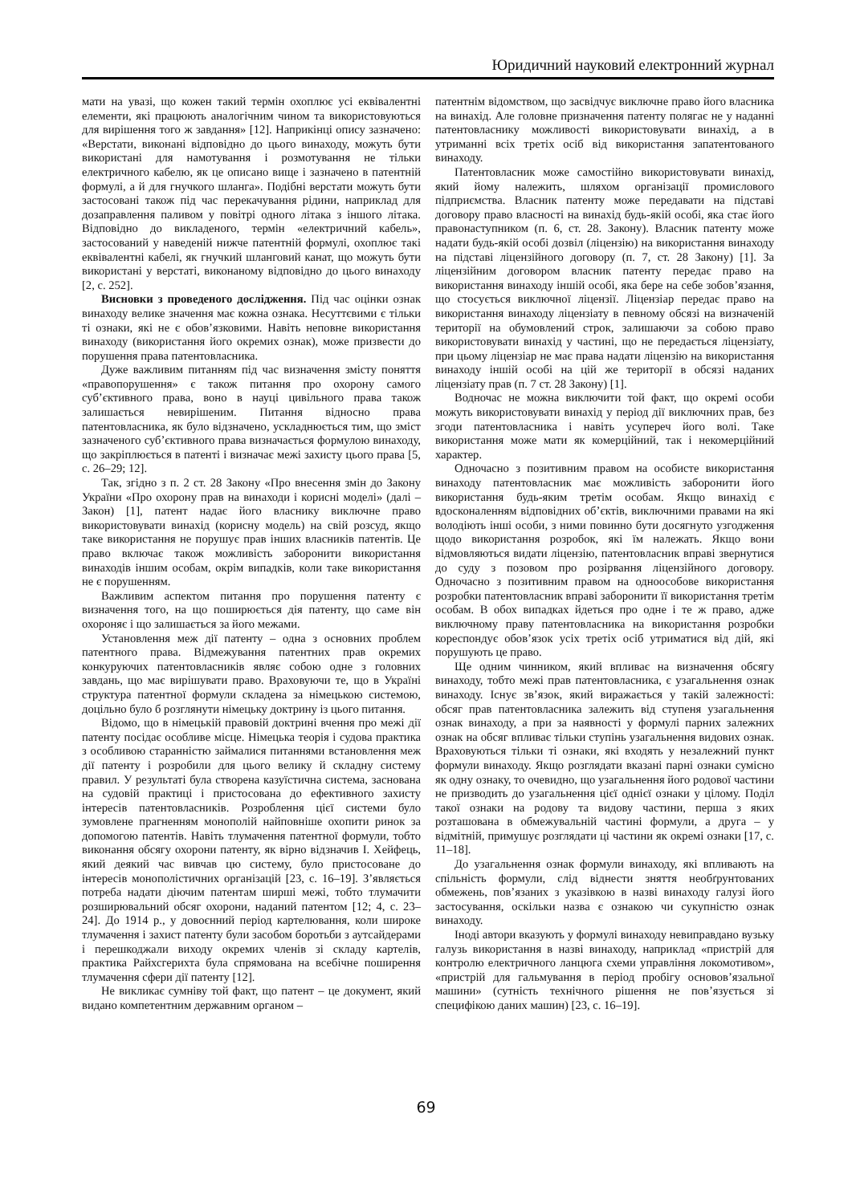Юридичний науковий електронний журнал
мати на увазі, що кожен такий термін охоплює усі еквівалентні елементи, які працюють аналогічним чином та використовуються для вирішення того ж завдання» [12]. Наприкінці опису зазначено: «Верстати, виконані відповідно до цього винаходу, можуть бути використані для намотування і розмотування не тільки електричного кабелю, як це описано вище і зазначено в патентній формулі, а й для гнучкого шланга». Подібні верстати можуть бути застосовані також під час перекачування рідини, наприклад для дозаправлення паливом у повітрі одного літака з іншого літака. Відповідно до викладеного, термін «електричний кабель», застосований у наведеній нижче патентній формулі, охоплює такі еквівалентні кабелі, як гнучкий шланговий канат, що можуть бути використані у верстаті, виконаному відповідно до цього винаходу [2, с. 252].
Висновки з проведеного дослідження. Під час оцінки ознак винаходу велике значення має кожна ознака. Несуттєвими є тільки ті ознаки, які не є обов’язковими. Навіть неповне використання винаходу (використання його окремих ознак), може призвести до порушення права патентовласника.
Дуже важливим питанням під час визначення змісту поняття «правопорушення» є також питання про охорону самого суб’єктивного права, воно в науці цивільного права також залишається невирішеним. Питання відносно права патентовласника, як було відзначено, ускладнюється тим, що зміст зазначеного суб’єктивного права визначається формулою винаходу, що закріплюється в патенті і визначає межі захисту цього права [5, с. 26–29; 12].
Так, згідно з п. 2 ст. 28 Закону «Про внесення змін до Закону України «Про охорону прав на винаходи і корисні моделі» (далі – Закон) [1], патент надає його власнику виключне право використовувати винахід (корисну модель) на свій розсуд, якщо таке використання не порушує прав інших власників патентів. Це право включає також можливість заборонити використання винаходів іншим особам, окрім випадків, коли таке використання не є порушенням.
Важливим аспектом питання про порушення патенту є визначення того, на що поширюється дія патенту, що саме він охороняє і що залишається за його межами.
Установлення меж дії патенту – одна з основних проблем патентного права. Відмежування патентних прав окремих конкуруючих патентовласників являє собою одне з головних завдань, що має вирішувати право. Враховуючи те, що в Україні структура патентної формули складена за німецькою системою, доцільно було б розглянути німецьку доктрину із цього питання.
Відомо, що в німецькій правовій доктрині вчення про межі дії патенту посідає особливе місце. Німецька теорія і судова практика з особливою старанністю займалися питаннями встановлення меж дії патенту і розробили для цього велику й складну систему правил. У результаті була створена казуїстична система, заснована на судовій практиці і пристосована до ефективного захисту інтересів патентовласників. Розроблення цієї системи було зумовлене прагненням монополій найповніше охопити ринок за допомогою патентів. Навіть тлумачення патентної формули, тобто виконання обсягу охорони патенту, як вірно відзначив І. Хейфець, який деякий час вивчав цю систему, було пристосоване до інтересів монополістичних організацій [23, с. 16–19]. З’являється потреба надати діючим патентам ширші межі, тобто тлумачити розширювальний обсяг охорони, наданий патентом [12; 4, с. 23–24]. До 1914 р., у довоєнний період картелювання, коли широке тлумачення і захист патенту були засобом боротьби з аутсайдерами і перешкоджали виходу окремих членів зі складу картелів, практика Райхсгерихта була спрямована на всебічне поширення тлумачення сфери дії патенту [12].
Не викликає сумніву той факт, що патент – це документ, який видано компетентним державним органом –
патентнім відомством, що засвідчує виключне право його власника на винахід. Але головне призначення патенту полягає не у наданні патентовласнику можливості використовувати винахід, а в утриманні всіх третіх осіб від використання запатентованого винаходу.
Патентовласник може самостійно використовувати винахід, який йому належить, шляхом організації промислового підприємства. Власник патенту може передавати на підставі договору право власності на винахід будь-якій особі, яка стає його правонаступником (п. 6, ст. 28. Закону). Власник патенту може надати будь-якій особі дозвіл (ліцензію) на використання винаходу на підставі ліцензійного договору (п. 7, ст. 28 Закону) [1]. За ліцензійним договором власник патенту передає право на використання винаходу іншій особі, яка бере на себе зобов’язання, що стосується виключної ліцензії. Ліцензіар передає право на використання винаходу ліцензіату в певному обсязі на визначеній території на обумовлений строк, залишаючи за собою право використовувати винахід у частині, що не передається ліцензіату, при цьому ліцензіар не має права надати ліцензію на використання винаходу іншій особі на цій же території в обсязі наданих ліцензіату прав (п. 7 ст. 28 Закону) [1].
Водночас не можна виключити той факт, що окремі особи можуть використовувати винахід у період дії виключних прав, без згоди патентовласника і навіть усупереч його волі. Таке використання може мати як комерційний, так і некомерційний характер.
Одночасно з позитивним правом на особисте використання винаходу патентовласник має можливість заборонити його використання будь-яким третім особам. Якщо винахід є вдосконаленням відповідних об’єктів, виключними правами на які володіють інші особи, з ними повинно бути досягнуто узгодження щодо використання розробок, які їм належать. Якщо вони відмовляються видати ліцензію, патентовласник вправі звернутися до суду з позовом про розірвання ліцензійного договору. Одночасно з позитивним правом на одноособове використання розробки патентовласник вправі заборонити її використання третім особам. В обох випадках йдеться про одне і те ж право, адже виключному праву патентовласника на використання розробки кореспондує обов’язок усіх третіх осіб утриматися від дій, які порушують це право.
Ще одним чинником, який впливає на визначення обсягу винаходу, тобто межі прав патентовласника, є узагальнення ознак винаходу. Існує зв’язок, який виражається у такій залежності: обсяг прав патентовласника залежить від ступеня узагальнення ознак винаходу, а при за наявності у формулі парних залежних ознак на обсяг впливає тільки ступінь узагальнення видових ознак. Враховуються тільки ті ознаки, які входять у незалежний пункт формули винаходу. Якщо розглядати вказані парні ознаки сумісно як одну ознаку, то очевидно, що узагальнення його родової частини не призводить до узагальнення цієї однієї ознаки у цілому. Поділ такої ознаки на родову та видову частини, перша з яких розташована в обмежувальній частині формули, а друга – у відмітній, примушує розглядати ці частини як окремі ознаки [17, с. 11–18].
До узагальнення ознак формули винаходу, які впливають на спільність формули, слід віднести зняття необґрунтованих обмежень, пов’язаних з указівкою в назві винаходу галузі його застосування, оскільки назва є ознакою чи сукупністю ознак винаходу.
Іноді автори вказують у формулі винаходу невиправдано вузьку галузь використання в назві винаходу, наприклад «пристрій для контролю електричного ланцюга схеми управління локомотивом», «пристрій для гальмування в період пробігу основов’язальної машини» (сутність технічного рішення не пов’язується зі специфікою даних машин) [23, с. 16–19].
69